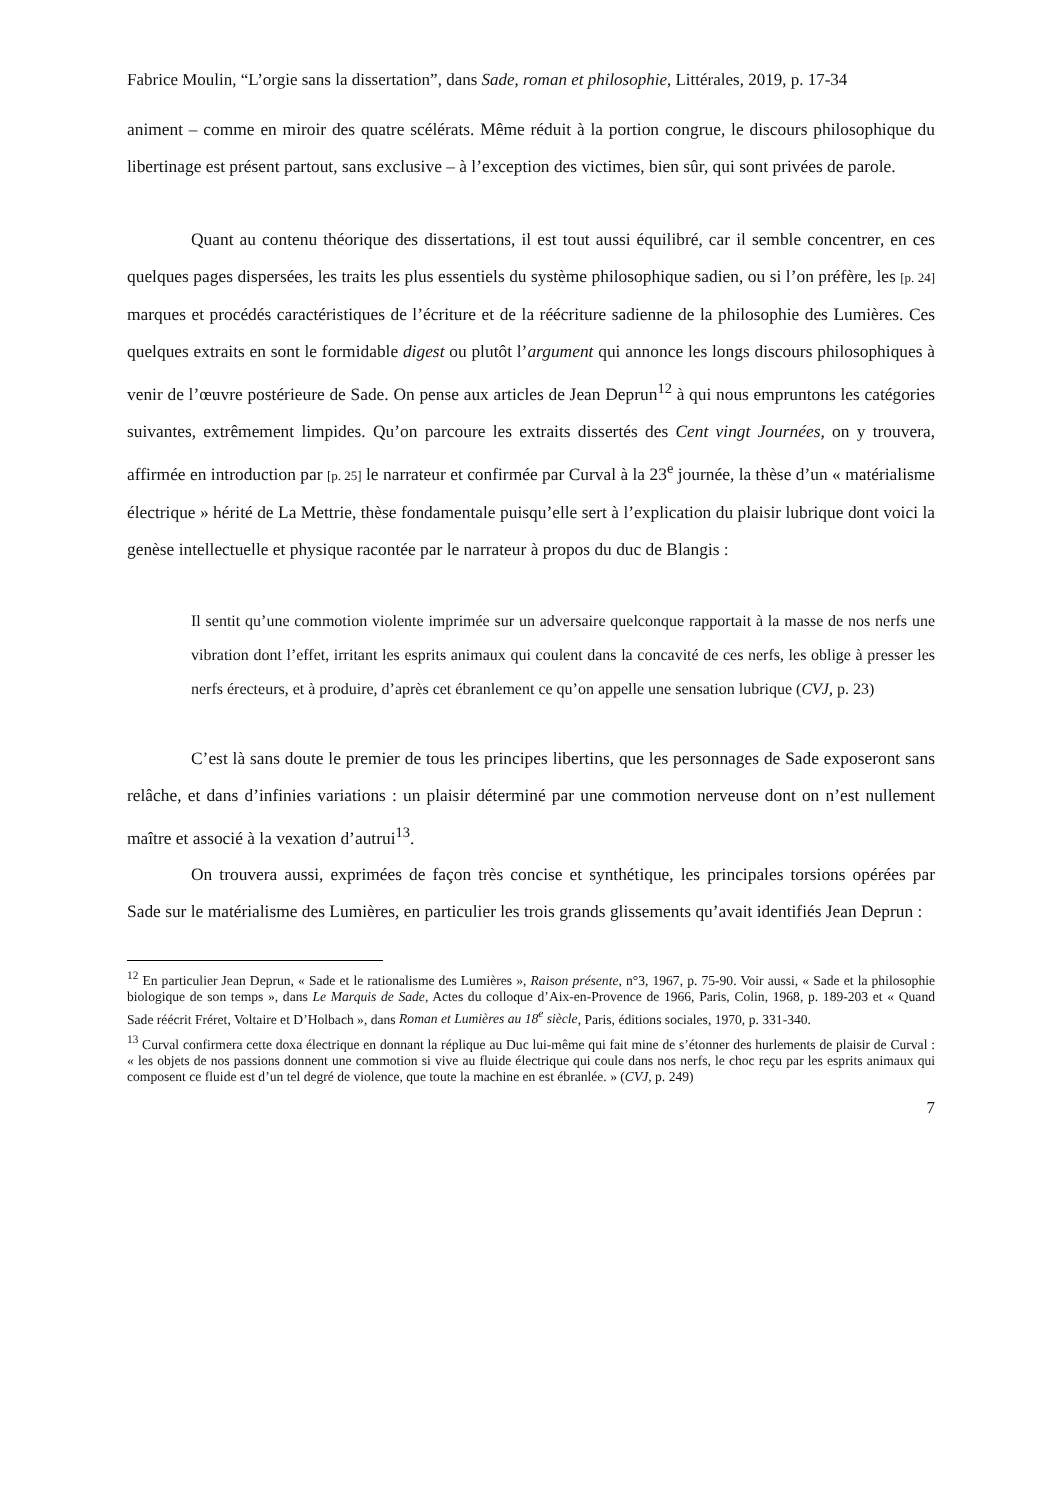Fabrice Moulin, “L’orgie sans la dissertation”, dans Sade, roman et philosophie, Littérales, 2019, p. 17-34
animent – comme en miroir des quatre scélérats. Même réduit à la portion congrue, le discours philosophique du libertinage est présent partout, sans exclusive – à l’exception des victimes, bien sûr, qui sont privées de parole.
Quant au contenu théorique des dissertations, il est tout aussi équilibré, car il semble concentrer, en ces quelques pages dispersées, les traits les plus essentiels du système philosophique sadien, ou si l’on préfère, les [p. 24] marques et procédés caractéristiques de l’écriture et de la réécriture sadienne de la philosophie des Lumières. Ces quelques extraits en sont le formidable digest ou plutôt l’argument qui annonce les longs discours philosophiques à venir de l’œuvre postérieure de Sade. On pense aux articles de Jean Deprun<sup>12</sup> à qui nous empruntons les catégories suivantes, extrêmement limpides. Qu’on parcoure les extraits dissertés des Cent vingt Journées, on y trouvera, affirmée en introduction par [p. 25] le narrateur et confirmée par Curval à la 23<sup>e</sup> journée, la thèse d’un « matérialisme électrique » hérité de La Mettrie, thèse fondamentale puisqu’elle sert à l’explication du plaisir lubrique dont voici la genèse intellectuelle et physique racontée par le narrateur à propos du duc de Blangis :
Il sentit qu’une commotion violente imprimée sur un adversaire quelconque rapportait à la masse de nos nerfs une vibration dont l’effet, irritant les esprits animaux qui coulent dans la concavité de ces nerfs, les oblige à presser les nerfs érecteurs, et à produire, d’après cet ébranlement ce qu’on appelle une sensation lubrique (CVJ, p. 23)
C’est là sans doute le premier de tous les principes libertins, que les personnages de Sade exposeront sans relâche, et dans d’infinies variations : un plaisir déterminé par une commotion nerveuse dont on n’est nullement maître et associé à la vexation d’autrui<sup>13</sup>.
On trouvera aussi, exprimées de façon très concise et synthétique, les principales torsions opérées par Sade sur le matérialisme des Lumières, en particulier les trois grands glissements qu’avait identifiés Jean Deprun :
<sup>12</sup> En particulier Jean Deprun, « Sade et le rationalisme des Lumières », Raison présente, n°3, 1967, p. 75-90. Voir aussi, « Sade et la philosophie biologique de son temps », dans Le Marquis de Sade, Actes du colloque d’Aix-en-Provence de 1966, Paris, Colin, 1968, p. 189-203 et « Quand Sade réécrit Fréret, Voltaire et D’Holbach », dans Roman et Lumières au 18<sup>e</sup> siècle, Paris, éditions sociales, 1970, p. 331-340.
<sup>13</sup> Curval confirmera cette doxa électrique en donnant la réplique au Duc lui-même qui fait mine de s’étonner des hurlements de plaisir de Curval : « les objets de nos passions donnent une commotion si vive au fluide électrique qui coule dans nos nerfs, le choc reçu par les esprits animaux qui composent ce fluide est d’un tel degré de violence, que toute la machine en est ébranlée. » (CVJ, p. 249)
7